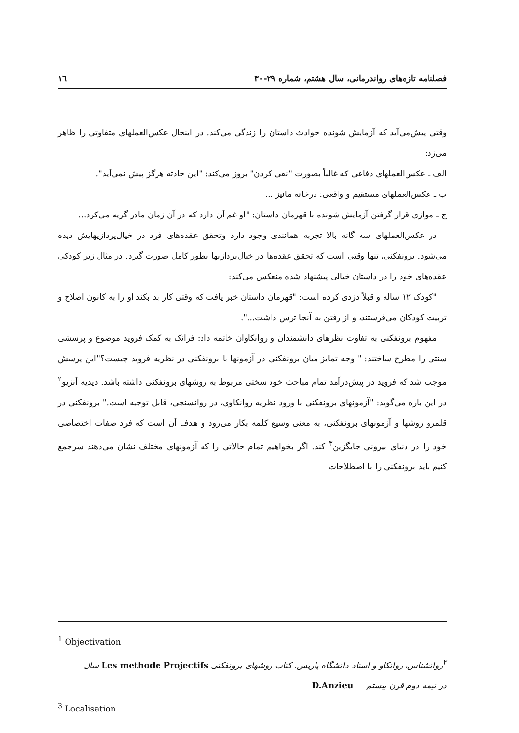فصلنامه تازه‌های رواندرمانی، سال هشتم، شماره ۲۹-۳۰ ١٦
وقتی پیش‌می‌آید که آزمایش شونده حوادث داستان را زندگی می‌کند. در اینحال عکس‌العملهای متفاوتی را ظاهر می‌زد:
الف ـ عکس‌العملهای دفاعی که غالباً بصورت "نفی کردن" بروز می‌کند: "این حادثه هرگز پیش نمی‌آید".
ب ـ عکس‌العملهای مستقیم و واقعی: درخانه مانیز ...
ج ـ موازی قرار گرفتن آزمایش شونده با قهرمان داستان: "او غم آن دارد که در آن زمان مادر گریه می‌کرد...
در عکس‌العملهای سه گانه بالا تجربه همانندی وجود دارد وتحقق عقده‌های فرد در خیال‌پردازیهایش دیده می‌شود. برونفکنی، تنها وقتی است که تحقق عقده‌ها در خیال‌پردازیها بطور کامل صورت گیرد. در مثال زیر کودکی عقده‌های خود را در داستان خیالی پیشنهاد شده منعکس می‌کند:
"کودک ١٢ ساله و قبلاً دزدی کرده است: "قهرمان داستان خبر یافت که وقتی کار بد بکند او را به کانون اصلاح و تربیت کودکان می‌فرستند، و از رفتن به آنجا ترس داشت...".
مفهوم برونفکنی به تفاوت نظرهای دانشمندان و روانکاوان خاتمه داد: فرانک به کمک فروید موضوع و پرسشی سنتی را مطرح ساختند: " وجه تمایز میان برونفکنی در آزمونها با برونفکنی در نظریه فروید چیست؟"این پرسش موجب شد که فروید در پیش‌درآمد تمام مباحث خود سختی مربوط به روشهای برونفکنی داشته باشد. دیدیه آنزیو<sup>٢</sup> در این باره می‌گوید: "آزمونهای برونفکنی با ورود نظریه روانکاوی، در روانسنجی، قابل توجیه است." برونفکنی در قلمرو روشها و آزمونهای برونفکنی، به معنی وسیع کلمه بکار می‌رود و هدف آن است که فرد صفات اختصاصی خود را در دنیای بیرونی جایگزین<sup>٣</sup> کند. اگر بخواهیم تمام حالاتی را که آزمونهای مختلف نشان می‌دهند سرجمع کنیم باید برونفکنی را با اصطلاحات
<sup>1</sup> Objectivation
<sup>٢</sup> روانشناس، روانکاو و استاد دانشگاه پاریس. کتاب روشهای برونفکنی Les methode Projectifs سال
در نیمه دوم قرن بیستم D.Anzieu
<sup>3</sup> Localisation